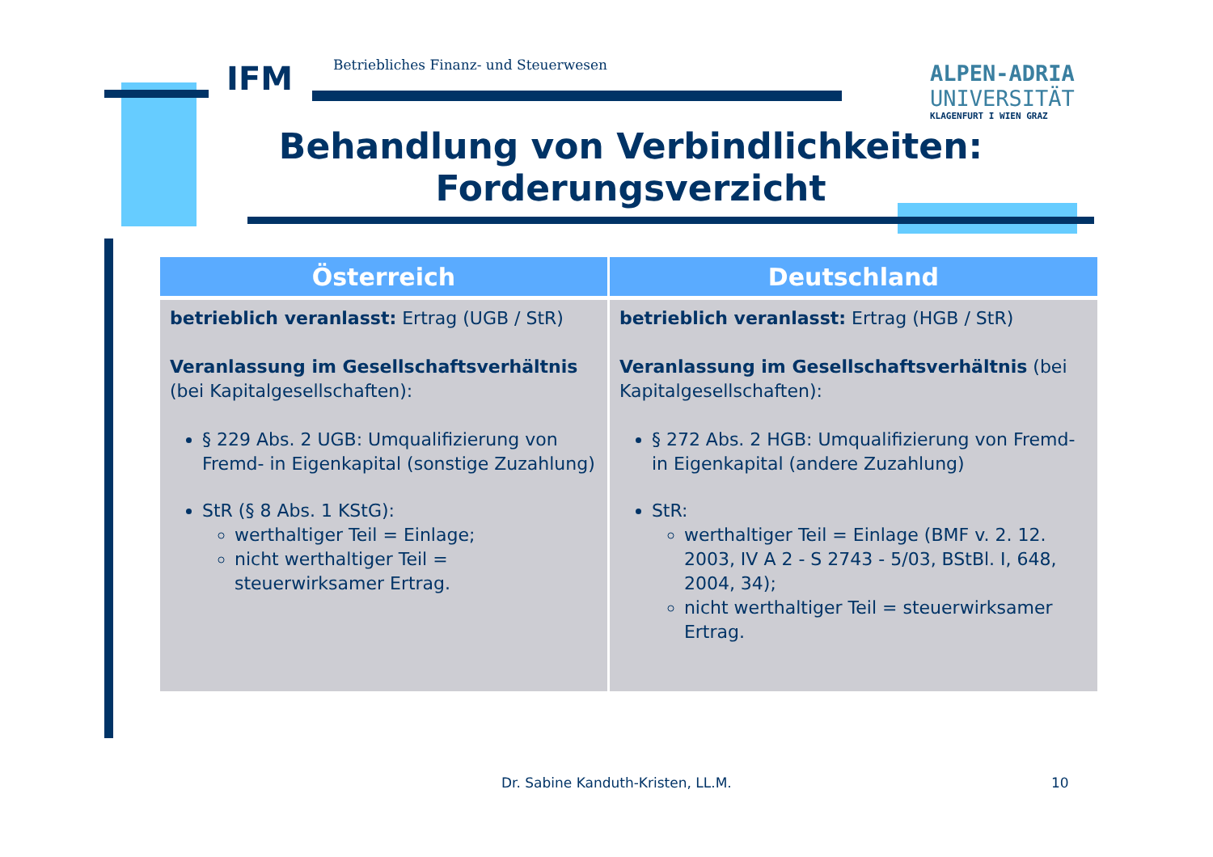IFM Betriebliches Finanz- und Steuerwesen
ALPEN-ADRIA
UNIVERSITÄT
KLAGENFURT I WIEN GRAZ
Behandlung von Verbindlichkeiten:
Forderungsverzicht
| Österreich | Deutschland |
| --- | --- |
| betrieblich veranlasst: Ertrag (UGB / StR) Veranlassung im Gesellschaftsverhältnis (bei Kapitalgesellschaften): § 229 Abs. 2 UGB: Umqualifizierung von Fremd- in Eigenkapital (sonstige Zuzahlung) StR (§ 8 Abs. 1 KStG): werthaltiger Teil = Einlage; nicht werthaltiger Teil = steuerwirksamer Ertrag. | betrieblich veranlasst: Ertrag (HGB / StR) Veranlassung im Gesellschaftsverhältnis (bei Kapitalgesellschaften): § 272 Abs. 2 HGB: Umqualifizierung von Fremd- in Eigenkapital (andere Zuzahlung) StR: werthaltiger Teil = Einlage (BMF v. 2. 12. 2003, IV A 2 - S 2743 - 5/03, BStBl. I, 648, 2004, 34); nicht werthaltiger Teil = steuerwirksamer Ertrag. |
Dr. Sabine Kanduth-Kristen, LL.M.
10